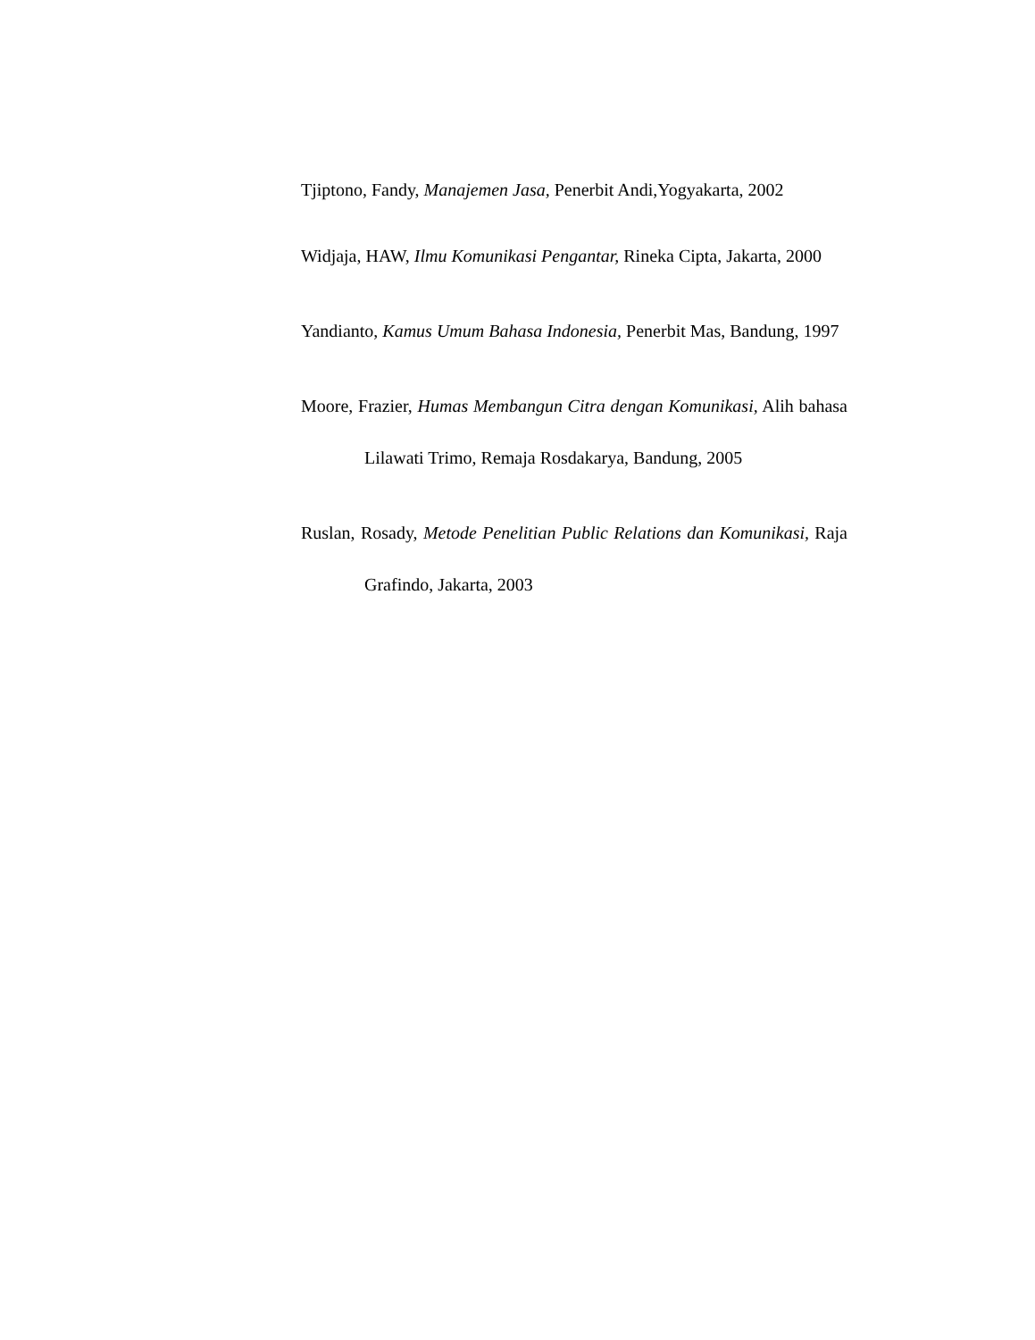Tjiptono, Fandy, Manajemen Jasa, Penerbit Andi,Yogyakarta, 2002
Widjaja, HAW, Ilmu Komunikasi Pengantar, Rineka Cipta, Jakarta, 2000
Yandianto, Kamus Umum Bahasa Indonesia, Penerbit Mas, Bandung, 1997
Moore, Frazier, Humas Membangun Citra dengan Komunikasi, Alih bahasa Lilawati Trimo, Remaja Rosdakarya, Bandung, 2005
Ruslan, Rosady, Metode Penelitian Public Relations dan Komunikasi, Raja Grafindo, Jakarta, 2003